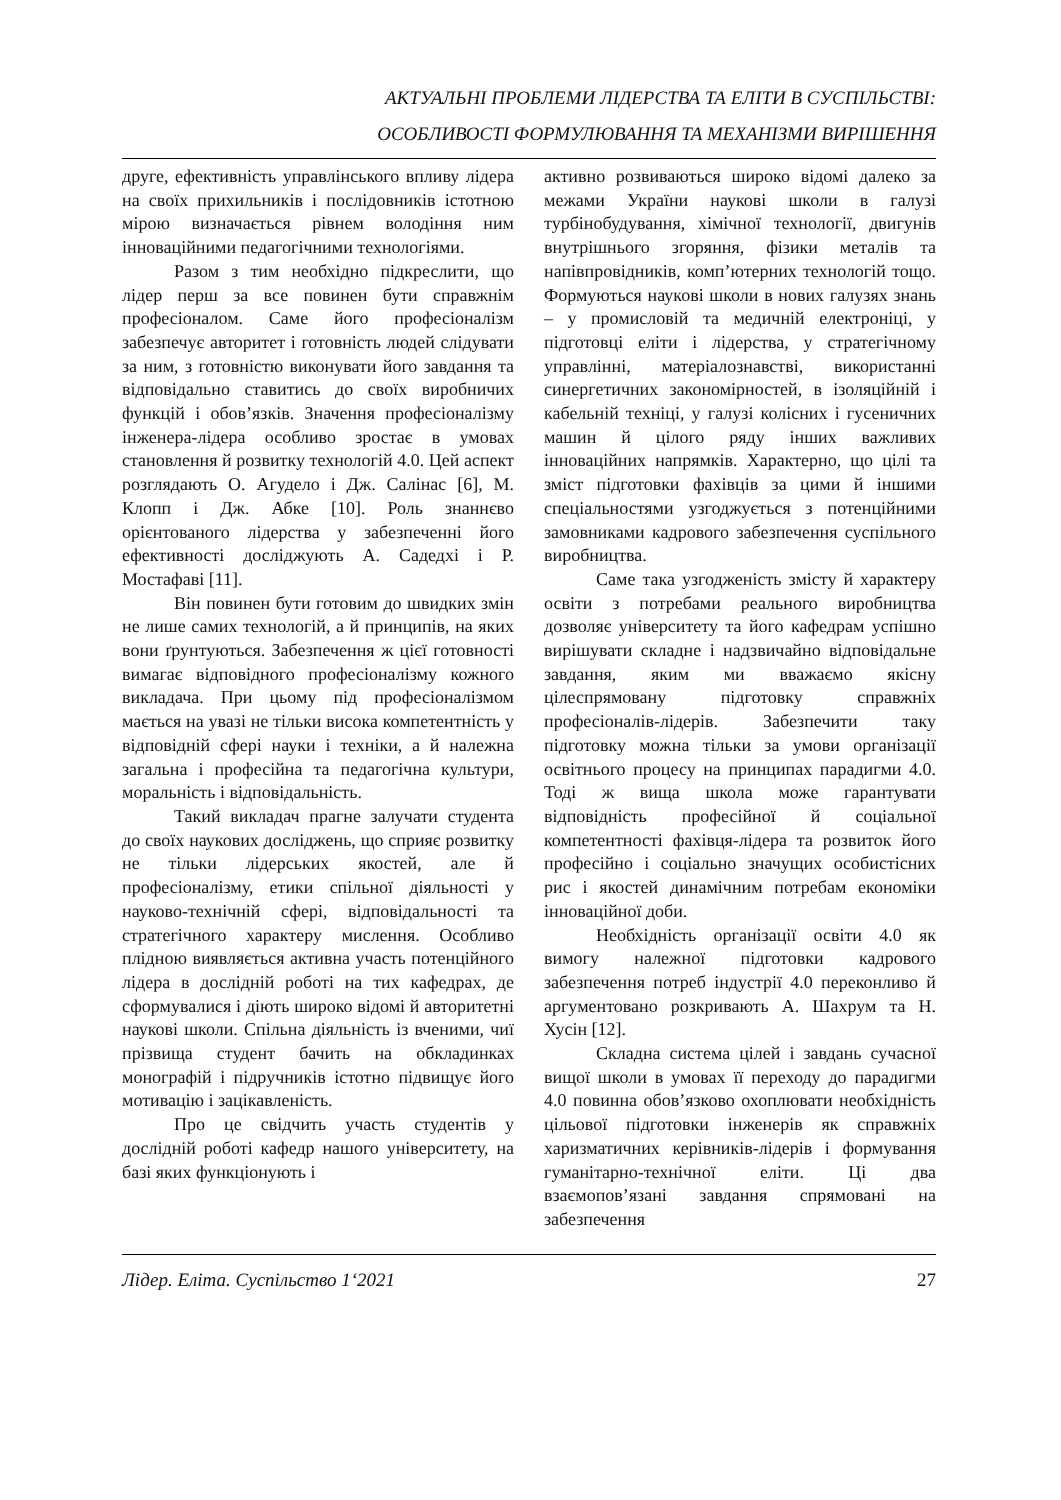АКТУАЛЬНІ ПРОБЛЕМИ ЛІДЕРСТВА ТА ЕЛІТИ В СУСПІЛЬСТВІ:
ОСОБЛИВОСТІ ФОРМУЛЮВАННЯ ТА МЕХАНІЗМИ ВИРІШЕННЯ
друге, ефективність управлінського впливу лідера на своїх прихильників і послідовників істотною мірою визначається рівнем володіння ним інноваційними педагогічними технологіями.
Разом з тим необхідно підкреслити, що лідер перш за все повинен бути справжнім професіоналом. Саме його професіоналізм забезпечує авторитет і готовність людей слідувати за ним, з готовністю виконувати його завдання та відповідально ставитись до своїх виробничих функцій і обов’язків. Значення професіоналізму інженера-лідера особливо зростає в умовах становлення й розвитку технологій 4.0. Цей аспект розглядають О. Агудело і Дж. Салінас [6], М. Клопп і Дж. Абке [10]. Роль знаннєво орієнтованого лідерства у забезпеченні його ефективності досліджують А. Садедхі і Р. Мостафаві [11].
Він повинен бути готовим до швидких змін не лише самих технологій, а й принципів, на яких вони ґрунтуються. Забезпечення ж цієї готовності вимагає відповідного професіоналізму кожного викладача. При цьому під професіоналізмом мається на увазі не тільки висока компетентність у відповідній сфері науки і техніки, а й належна загальна і професійна та педагогічна культури, моральність і відповідальність.
Такий викладач прагне залучати студента до своїх наукових досліджень, що сприяє розвитку не тільки лідерських якостей, але й професіоналізму, етики спільної діяльності у науково-технічній сфері, відповідальності та стратегічного характеру мислення. Особливо плідною виявляється активна участь потенційного лідера в дослідній роботі на тих кафедрах, де сформувалися і діють широко відомі й авторитетні наукові школи. Спільна діяльність із вченими, чиї прізвища студент бачить на обкладинках монографій і підручників істотно підвищує його мотивацію і зацікавленість.
Про це свідчить участь студентів у дослідній роботі кафедр нашого університету, на базі яких функціонують і
активно розвиваються широко відомі далеко за межами України наукові школи в галузі турбінобудування, хімічної технології, двигунів внутрішнього згоряння, фізики металів та напівпровідників, комп’ютерних технологій тощо. Формуються наукові школи в нових галузях знань – у промисловій та медичній електроніці, у підготовці еліти і лідерства, у стратегічному управлінні, матеріалознавстві, використанні синергетичних закономірностей, в ізоляційній і кабельній техніці, у галузі колісних і гусеничних машин й цілого ряду інших важливих інноваційних напрямків. Характерно, що цілі та зміст підготовки фахівців за цими й іншими спеціальностями узгоджується з потенційними замовниками кадрового забезпечення суспільного виробництва.
Саме така узгодженість змісту й характеру освіти з потребами реального виробництва дозволяє університету та його кафедрам успішно вирішувати складне і надзвичайно відповідальне завдання, яким ми вважаємо якісну цілеспрямовану підготовку справжніх професіоналів-лідерів. Забезпечити таку підготовку можна тільки за умови організації освітнього процесу на принципах парадигми 4.0. Тоді ж вища школа може гарантувати відповідність професійної й соціальної компетентності фахівця-лідера та розвиток його професійно і соціально значущих особистісних рис і якостей динамічним потребам економіки інноваційної доби.
Необхідність організації освіти 4.0 як вимогу належної підготовки кадрового забезпечення потреб індустрії 4.0 переконливо й аргументовано розкривають А. Шахрум та Н. Хусін [12].
Складна система цілей і завдань сучасної вищої школи в умовах її переходу до парадигми 4.0 повинна обов’язково охоплювати необхідність цільової підготовки інженерів як справжніх харизматичних керівників-лідерів і формування гуманітарно-технічної еліти. Ці два взаємопов’язані завдання спрямовані на забезпечення
Лідер. Еліта. Суспільство 1‘2021 27